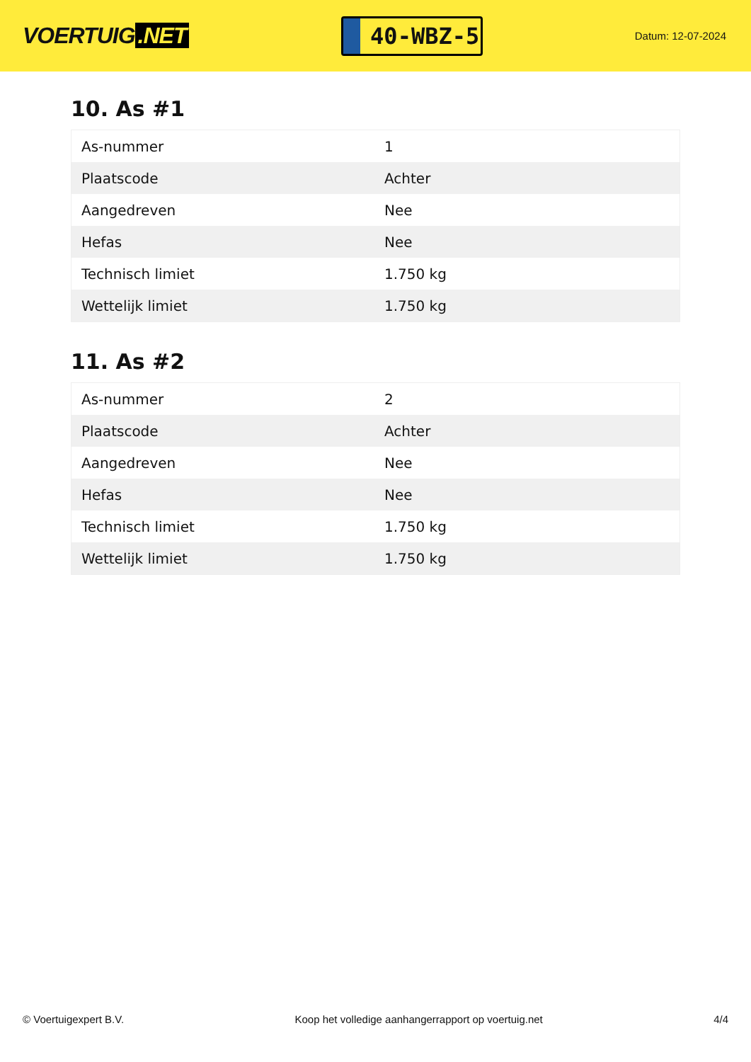VOERTUIG.NET
40-WBZ-5
Datum: 12-07-2024
10. As #1
| As-nummer | 1 |
| Plaatscode | Achter |
| Aangedreven | Nee |
| Hefas | Nee |
| Technisch limiet | 1.750 kg |
| Wettelijk limiet | 1.750 kg |
11. As #2
| As-nummer | 2 |
| Plaatscode | Achter |
| Aangedreven | Nee |
| Hefas | Nee |
| Technisch limiet | 1.750 kg |
| Wettelijk limiet | 1.750 kg |
© Voertuigexpert B.V. Koop het volledige aanhangerrapport op voertuig.net 4/4